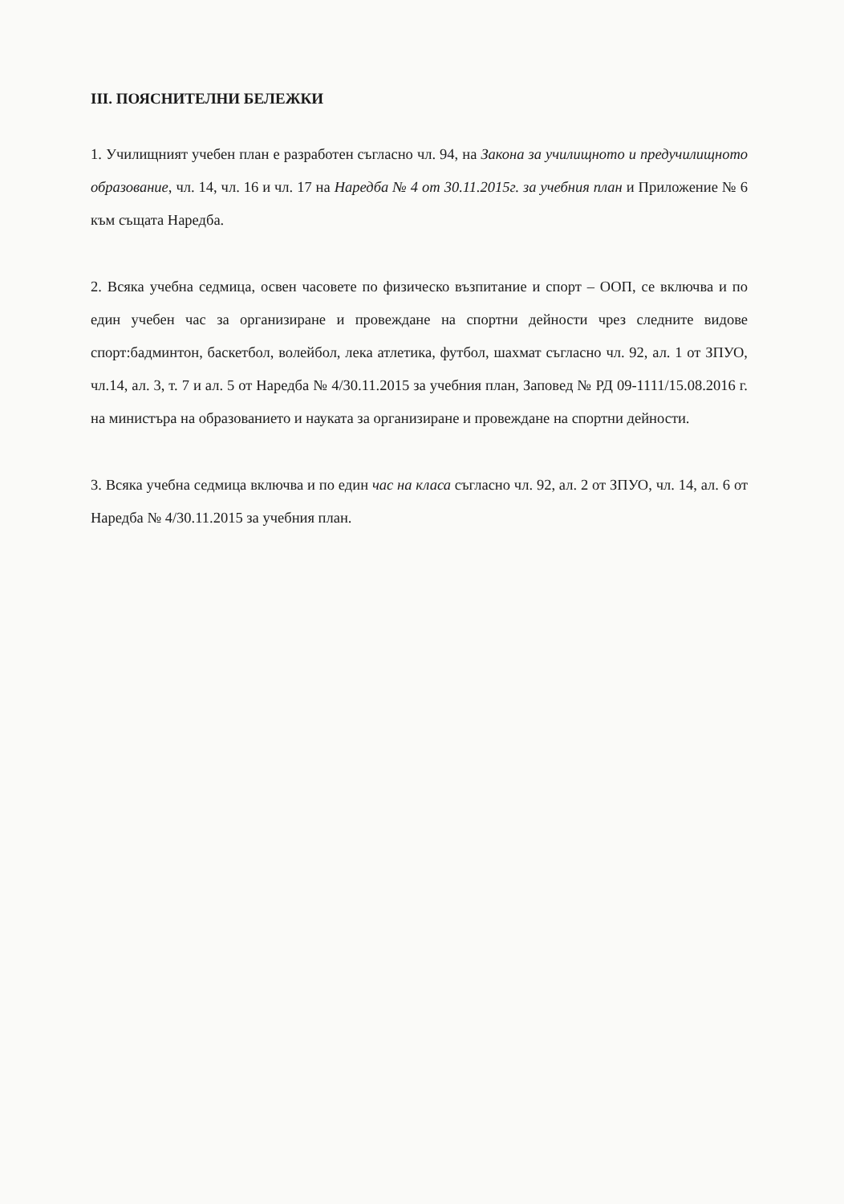III. ПОЯСНИТЕЛНИ БЕЛЕЖКИ
1. Училищният учебен план е разработен съгласно чл. 94, на Закона за училищното и предучилищното образование, чл. 14, чл. 16 и чл. 17 на Наредба № 4 от 30.11.2015г. за учебния план и Приложение № 6 към същата Наредба.
2. Всяка учебна седмица, освен часовете по физическо възпитание и спорт – ООП, се включва и по един учебен час за организиране и провеждане на спортни дейности чрез следните видове спорт:бадминтон, баскетбол, волейбол, лека атлетика, футбол, шахмат съгласно чл. 92, ал. 1 от ЗПУО, чл.14, ал. 3, т. 7 и ал. 5 от Наредба № 4/30.11.2015 за учебния план, Заповед № РД 09-1111/15.08.2016 г. на министъра на образованието и науката за организиране и провеждане на спортни дейности.
3. Всяка учебна седмица включва и по един час на класа съгласно чл. 92, ал. 2 от ЗПУО, чл. 14, ал. 6 от Наредба № 4/30.11.2015 за учебния план.